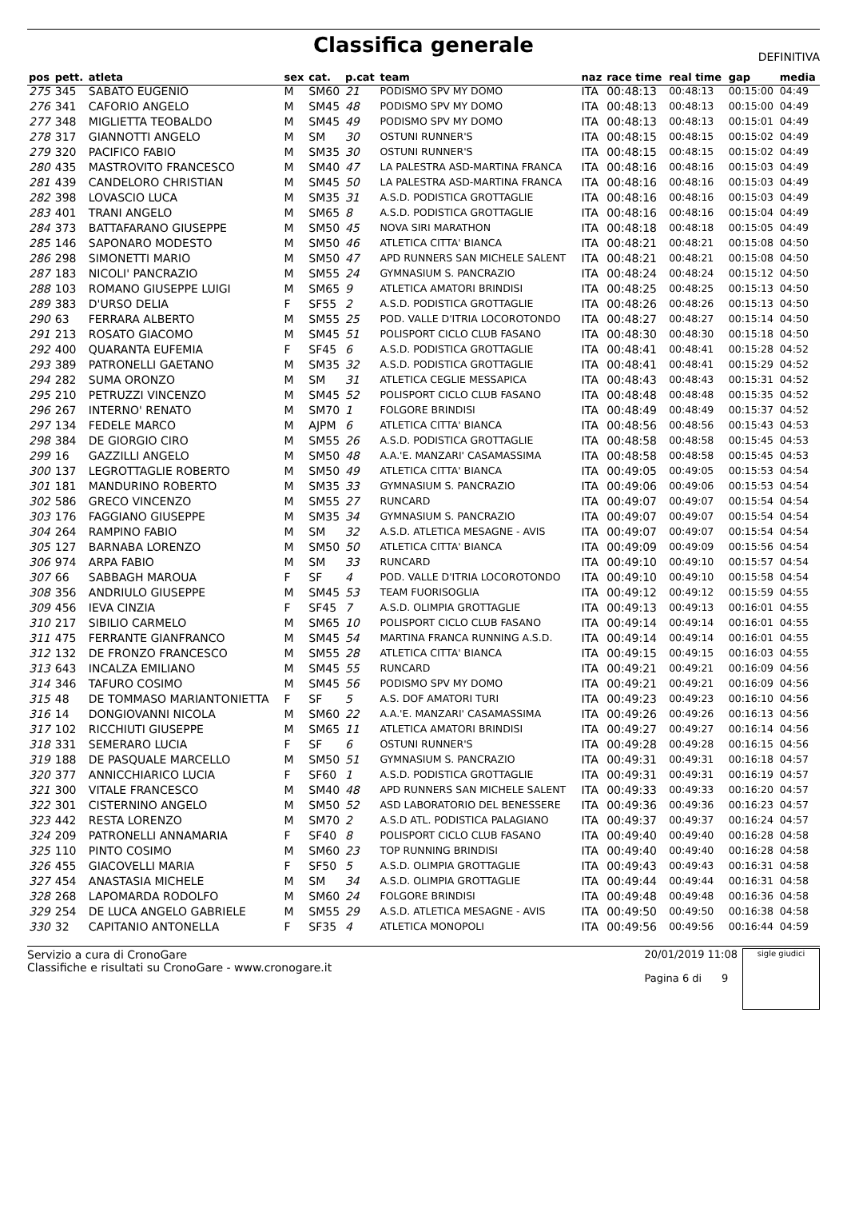Classifica generale
DEFINITIVA
| pos | pett. | atleta | sex | cat. | p.cat | team | naz | race time | real time | gap | media |
| --- | --- | --- | --- | --- | --- | --- | --- | --- | --- | --- | --- |
| 275 | 345 | SABATO EUGENIO | M | SM60 | 21 | PODISMO SPV MY DOMO | ITA | 00:48:13 | 00:48:13 | 00:15:00 | 04:49 |
| 276 | 341 | CAFORIO ANGELO | M | SM45 | 48 | PODISMO SPV MY DOMO | ITA | 00:48:13 | 00:48:13 | 00:15:00 | 04:49 |
| 277 | 348 | MIGLIETTA TEOBALDO | M | SM45 | 49 | PODISMO SPV MY DOMO | ITA | 00:48:13 | 00:48:13 | 00:15:01 | 04:49 |
| 278 | 317 | GIANNOTTI ANGELO | M | SM | 30 | OSTUNI RUNNER'S | ITA | 00:48:15 | 00:48:15 | 00:15:02 | 04:49 |
| 279 | 320 | PACIFICO FABIO | M | SM35 | 30 | OSTUNI RUNNER'S | ITA | 00:48:15 | 00:48:15 | 00:15:02 | 04:49 |
| 280 | 435 | MASTROVITO FRANCESCO | M | SM40 | 47 | LA PALESTRA ASD-MARTINA FRANCA | ITA | 00:48:16 | 00:48:16 | 00:15:03 | 04:49 |
| 281 | 439 | CANDELORO CHRISTIAN | M | SM45 | 50 | LA PALESTRA ASD-MARTINA FRANCA | ITA | 00:48:16 | 00:48:16 | 00:15:03 | 04:49 |
| 282 | 398 | LOVASCIO LUCA | M | SM35 | 31 | A.S.D. PODISTICA GROTTAGLIE | ITA | 00:48:16 | 00:48:16 | 00:15:03 | 04:49 |
| 283 | 401 | TRANI ANGELO | M | SM65 | 8 | A.S.D. PODISTICA GROTTAGLIE | ITA | 00:48:16 | 00:48:16 | 00:15:04 | 04:49 |
| 284 | 373 | BATTAFARANO GIUSEPPE | M | SM50 | 45 | NOVA SIRI MARATHON | ITA | 00:48:18 | 00:48:18 | 00:15:05 | 04:49 |
| 285 | 146 | SAPONARO MODESTO | M | SM50 | 46 | ATLETICA CITTA' BIANCA | ITA | 00:48:21 | 00:48:21 | 00:15:08 | 04:50 |
| 286 | 298 | SIMONETTI MARIO | M | SM50 | 47 | APD RUNNERS SAN MICHELE SALENT | ITA | 00:48:21 | 00:48:21 | 00:15:08 | 04:50 |
| 287 | 183 | NICOLI' PANCRAZIO | M | SM55 | 24 | GYMNASIUM S. PANCRAZIO | ITA | 00:48:24 | 00:48:24 | 00:15:12 | 04:50 |
| 288 | 103 | ROMANO GIUSEPPE LUIGI | M | SM65 | 9 | ATLETICA AMATORI BRINDISI | ITA | 00:48:25 | 00:48:25 | 00:15:13 | 04:50 |
| 289 | 383 | D'URSO DELIA | F | SF55 | 2 | A.S.D. PODISTICA GROTTAGLIE | ITA | 00:48:26 | 00:48:26 | 00:15:13 | 04:50 |
| 290 | 63 | FERRARA ALBERTO | M | SM55 | 25 | POD. VALLE D'ITRIA LOCOROTONDO | ITA | 00:48:27 | 00:48:27 | 00:15:14 | 04:50 |
| 291 | 213 | ROSATO GIACOMO | M | SM45 | 51 | POLISPORT CICLO CLUB FASANO | ITA | 00:48:30 | 00:48:30 | 00:15:18 | 04:50 |
| 292 | 400 | QUARANTA EUFEMIA | F | SF45 | 6 | A.S.D. PODISTICA GROTTAGLIE | ITA | 00:48:41 | 00:48:41 | 00:15:28 | 04:52 |
| 293 | 389 | PATRONELLI GAETANO | M | SM35 | 32 | A.S.D. PODISTICA GROTTAGLIE | ITA | 00:48:41 | 00:48:41 | 00:15:29 | 04:52 |
| 294 | 282 | SUMA ORONZO | M | SM | 31 | ATLETICA CEGLIE MESSAPICA | ITA | 00:48:43 | 00:48:43 | 00:15:31 | 04:52 |
| 295 | 210 | PETRUZZI VINCENZO | M | SM45 | 52 | POLISPORT CICLO CLUB FASANO | ITA | 00:48:48 | 00:48:48 | 00:15:35 | 04:52 |
| 296 | 267 | INTERNO' RENATO | M | SM70 | 1 | FOLGORE BRINDISI | ITA | 00:48:49 | 00:48:49 | 00:15:37 | 04:52 |
| 297 | 134 | FEDELE MARCO | M | AJPM | 6 | ATLETICA CITTA' BIANCA | ITA | 00:48:56 | 00:48:56 | 00:15:43 | 04:53 |
| 298 | 384 | DE GIORGIO CIRO | M | SM55 | 26 | A.S.D. PODISTICA GROTTAGLIE | ITA | 00:48:58 | 00:48:58 | 00:15:45 | 04:53 |
| 299 | 16 | GAZZILLI ANGELO | M | SM50 | 48 | A.A.'E. MANZARI' CASAMASSIMA | ITA | 00:48:58 | 00:48:58 | 00:15:45 | 04:53 |
| 300 | 137 | LEGROTTAGLIE ROBERTO | M | SM50 | 49 | ATLETICA CITTA' BIANCA | ITA | 00:49:05 | 00:49:05 | 00:15:53 | 04:54 |
| 301 | 181 | MANDURINO ROBERTO | M | SM35 | 33 | GYMNASIUM S. PANCRAZIO | ITA | 00:49:06 | 00:49:06 | 00:15:53 | 04:54 |
| 302 | 586 | GRECO VINCENZO | M | SM55 | 27 | RUNCARD | ITA | 00:49:07 | 00:49:07 | 00:15:54 | 04:54 |
| 303 | 176 | FAGGIANO GIUSEPPE | M | SM35 | 34 | GYMNASIUM S. PANCRAZIO | ITA | 00:49:07 | 00:49:07 | 00:15:54 | 04:54 |
| 304 | 264 | RAMPINO FABIO | M | SM | 32 | A.S.D. ATLETICA MESAGNE - AVIS | ITA | 00:49:07 | 00:49:07 | 00:15:54 | 04:54 |
| 305 | 127 | BARNABA LORENZO | M | SM50 | 50 | ATLETICA CITTA' BIANCA | ITA | 00:49:09 | 00:49:09 | 00:15:56 | 04:54 |
| 306 | 974 | ARPA FABIO | M | SM | 33 | RUNCARD | ITA | 00:49:10 | 00:49:10 | 00:15:57 | 04:54 |
| 307 | 66 | SABBAGH MAROUA | F | SF | 4 | POD. VALLE D'ITRIA LOCOROTONDO | ITA | 00:49:10 | 00:49:10 | 00:15:58 | 04:54 |
| 308 | 356 | ANDRIULO GIUSEPPE | M | SM45 | 53 | TEAM FUORISOGLIA | ITA | 00:49:12 | 00:49:12 | 00:15:59 | 04:55 |
| 309 | 456 | IEVA CINZIA | F | SF45 | 7 | A.S.D. OLIMPIA GROTTAGLIE | ITA | 00:49:13 | 00:49:13 | 00:16:01 | 04:55 |
| 310 | 217 | SIBILIO CARMELO | M | SM65 | 10 | POLISPORT CICLO CLUB FASANO | ITA | 00:49:14 | 00:49:14 | 00:16:01 | 04:55 |
| 311 | 475 | FERRANTE GIANFRANCO | M | SM45 | 54 | MARTINA FRANCA RUNNING A.S.D. | ITA | 00:49:14 | 00:49:14 | 00:16:01 | 04:55 |
| 312 | 132 | DE FRONZO FRANCESCO | M | SM55 | 28 | ATLETICA CITTA' BIANCA | ITA | 00:49:15 | 00:49:15 | 00:16:03 | 04:55 |
| 313 | 643 | INCALZA EMILIANO | M | SM45 | 55 | RUNCARD | ITA | 00:49:21 | 00:49:21 | 00:16:09 | 04:56 |
| 314 | 346 | TAFURO COSIMO | M | SM45 | 56 | PODISMO SPV MY DOMO | ITA | 00:49:21 | 00:49:21 | 00:16:09 | 04:56 |
| 315 | 48 | DE TOMMASO MARIANTONIETTA | F | SF | 5 | A.S. DOF AMATORI TURI | ITA | 00:49:23 | 00:49:23 | 00:16:10 | 04:56 |
| 316 | 14 | DONGIOVANNI NICOLA | M | SM60 | 22 | A.A.'E. MANZARI' CASAMASSIMA | ITA | 00:49:26 | 00:49:26 | 00:16:13 | 04:56 |
| 317 | 102 | RICCHIUTI GIUSEPPE | M | SM65 | 11 | ATLETICA AMATORI BRINDISI | ITA | 00:49:27 | 00:49:27 | 00:16:14 | 04:56 |
| 318 | 331 | SEMERARO LUCIA | F | SF | 6 | OSTUNI RUNNER'S | ITA | 00:49:28 | 00:49:28 | 00:16:15 | 04:56 |
| 319 | 188 | DE PASQUALE MARCELLO | M | SM50 | 51 | GYMNASIUM S. PANCRAZIO | ITA | 00:49:31 | 00:49:31 | 00:16:18 | 04:57 |
| 320 | 377 | ANNICCHIARICO LUCIA | F | SF60 | 1 | A.S.D. PODISTICA GROTTAGLIE | ITA | 00:49:31 | 00:49:31 | 00:16:19 | 04:57 |
| 321 | 300 | VITALE FRANCESCO | M | SM40 | 48 | APD RUNNERS SAN MICHELE SALENT | ITA | 00:49:33 | 00:49:33 | 00:16:20 | 04:57 |
| 322 | 301 | CISTERNINO ANGELO | M | SM50 | 52 | ASD LABORATORIO DEL BENESSERE | ITA | 00:49:36 | 00:49:36 | 00:16:23 | 04:57 |
| 323 | 442 | RESTA LORENZO | M | SM70 | 2 | A.S.D ATL. PODISTICA PALAGIANO | ITA | 00:49:37 | 00:49:37 | 00:16:24 | 04:57 |
| 324 | 209 | PATRONELLI ANNAMARIA | F | SF40 | 8 | POLISPORT CICLO CLUB FASANO | ITA | 00:49:40 | 00:49:40 | 00:16:28 | 04:58 |
| 325 | 110 | PINTO COSIMO | M | SM60 | 23 | TOP RUNNING BRINDISI | ITA | 00:49:40 | 00:49:40 | 00:16:28 | 04:58 |
| 326 | 455 | GIACOVELLI MARIA | F | SF50 | 5 | A.S.D. OLIMPIA GROTTAGLIE | ITA | 00:49:43 | 00:49:43 | 00:16:31 | 04:58 |
| 327 | 454 | ANASTASIA MICHELE | M | SM | 34 | A.S.D. OLIMPIA GROTTAGLIE | ITA | 00:49:44 | 00:49:44 | 00:16:31 | 04:58 |
| 328 | 268 | LAPOMARDA RODOLFO | M | SM60 | 24 | FOLGORE BRINDISI | ITA | 00:49:48 | 00:49:48 | 00:16:36 | 04:58 |
| 329 | 254 | DE LUCA ANGELO GABRIELE | M | SM55 | 29 | A.S.D. ATLETICA MESAGNE - AVIS | ITA | 00:49:50 | 00:49:50 | 00:16:38 | 04:58 |
| 330 | 32 | CAPITANIO ANTONELLA | F | SF35 | 4 | ATLETICA MONOPOLI | ITA | 00:49:56 | 00:49:56 | 00:16:44 | 04:59 |
Servizio a cura di CronoGare
Classifiche e risultati su CronoGare - www.cronogare.it
20/01/2019 11:08
Pagina 6 di 9
sigle giudici